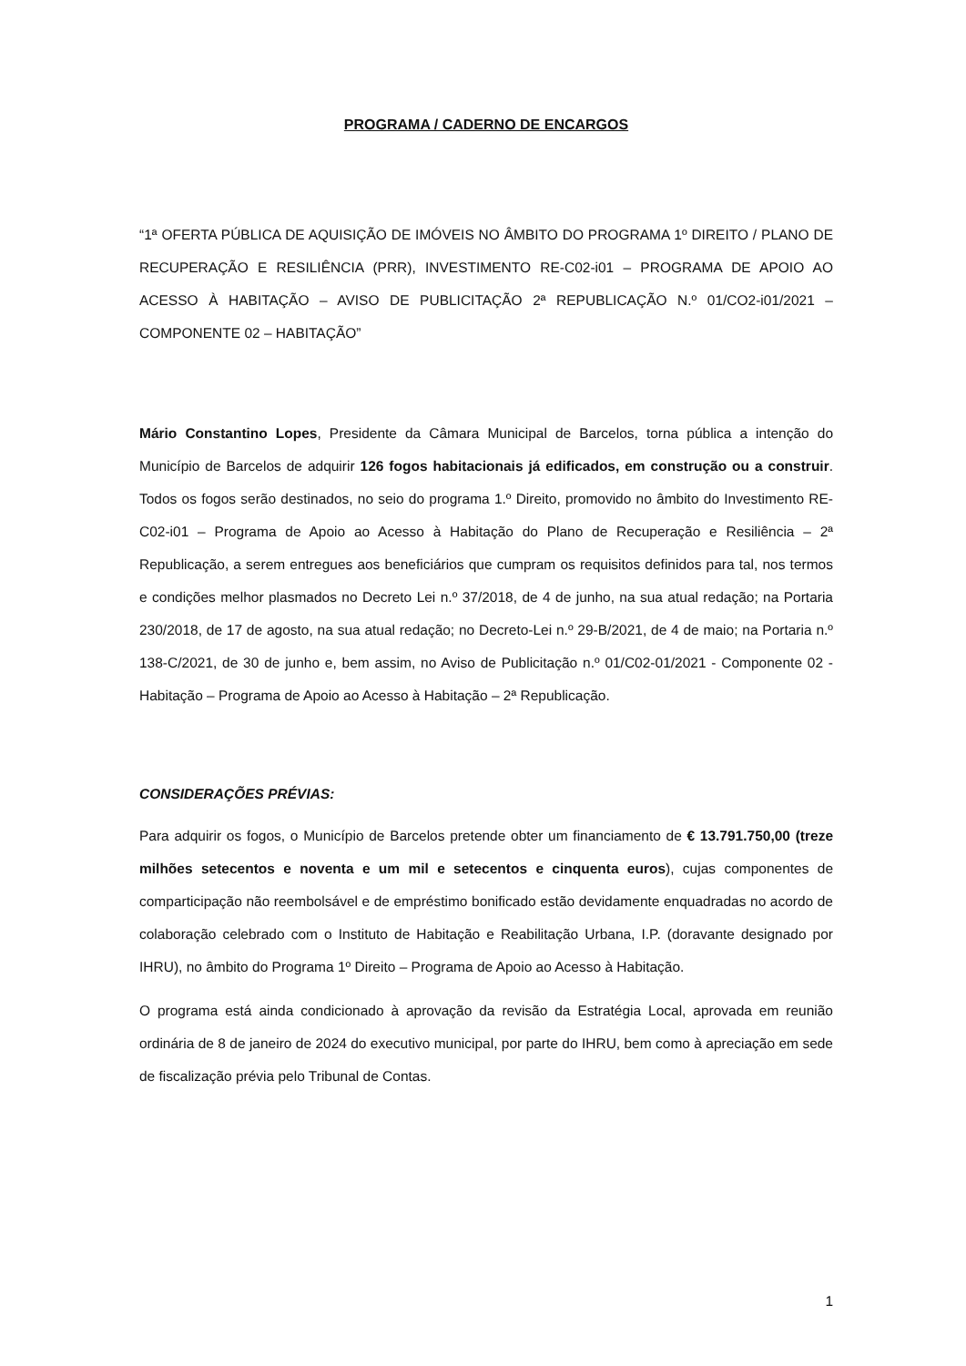PROGRAMA / CADERNO DE ENCARGOS
“1ª OFERTA PÚBLICA DE AQUISIÇÃO DE IMÓVEIS NO ÂMBITO DO PROGRAMA 1º DIREITO / PLANO DE RECUPERAÇÃO E RESILIÊNCIA (PRR), INVESTIMENTO RE-C02-i01 – PROGRAMA DE APOIO AO ACESSO À HABITAÇÃO – AVISO DE PUBLICITAÇÃO 2ª REPUBLICAÇÃO N.º 01/CO2-i01/2021 – COMPONENTE 02 – HABITAÇÃO”
Mário Constantino Lopes, Presidente da Câmara Municipal de Barcelos, torna pública a intenção do Município de Barcelos de adquirir 126 fogos habitacionais já edificados, em construção ou a construir. Todos os fogos serão destinados, no seio do programa 1.º Direito, promovido no âmbito do Investimento RE-C02-i01 – Programa de Apoio ao Acesso à Habitação do Plano de Recuperação e Resiliência – 2ª Republicação, a serem entregues aos beneficiários que cumpram os requisitos definidos para tal, nos termos e condições melhor plasmados no Decreto Lei n.º 37/2018, de 4 de junho, na sua atual redação; na Portaria 230/2018, de 17 de agosto, na sua atual redação; no Decreto-Lei n.º 29-B/2021, de 4 de maio; na Portaria n.º 138-C/2021, de 30 de junho e, bem assim, no Aviso de Publicitação n.º 01/C02-01/2021 - Componente 02 - Habitação – Programa de Apoio ao Acesso à Habitação – 2ª Republicação.
CONSIDERAÇÕES PRÉVIAS:
Para adquirir os fogos, o Município de Barcelos pretende obter um financiamento de € 13.791.750,00 (treze milhões setecentos e noventa e um mil e setecentos e cinquenta euros), cujas componentes de comparticipação não reembolsável e de empréstimo bonificado estão devidamente enquadradas no acordo de colaboração celebrado com o Instituto de Habitação e Reabilitação Urbana, I.P. (doravante designado por IHRU), no âmbito do Programa 1º Direito – Programa de Apoio ao Acesso à Habitação.
O programa está ainda condicionado à aprovação da revisão da Estratégia Local, aprovada em reunião ordinária de 8 de janeiro de 2024 do executivo municipal, por parte do IHRU, bem como à apreciação em sede de fiscalização prévia pelo Tribunal de Contas.
1